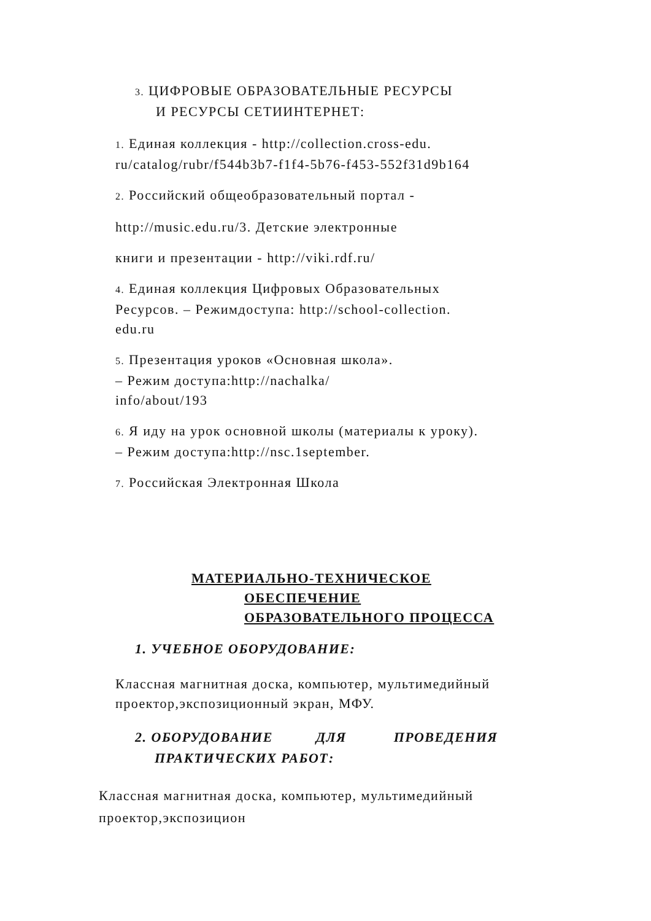3. ЦИФРОВЫЕ ОБРАЗОВАТЕЛЬНЫЕ РЕСУРСЫ
И РЕСУРСЫ СЕТИИНТЕРНЕТ:
1. Единая коллекция - http://collection.cross-edu.
ru/catalog/rubr/f544b3b7-f1f4-5b76-f453-552f31d9b164
2. Российский общеобразовательный портал -
http://music.edu.ru/3. Детские электронные
книги и презентации - http://viki.rdf.ru/
4. Единая коллекция Цифровых Образовательных
Ресурсов. – Режимдоступа: http://school-collection.
edu.ru
5. Презентация уроков «Основная школа».
– Режим доступа:http://nachalka/
info/about/193
6. Я иду на урок основной школы (материалы к уроку).
– Режим доступа:http://nsc.1september.
7. Российская Электронная Школа
МАТЕРИАЛЬНО-ТЕХНИЧЕСКОЕ
ОБЕСПЕЧЕНИЕ
ОБРАЗОВАТЕЛЬНОГО ПРОЦЕССА
1. УЧЕБНОЕ ОБОРУДОВАНИЕ:
Классная магнитная доска, компьютер, мультимедийный
проектор,экспозиционный экран, МФУ.
2. ОБОРУДОВАНИЕ ДЛЯ ПРОВЕДЕНИЯ
ПРАКТИЧЕСКИХ РАБОТ:
Классная магнитная доска, компьютер, мультимедийный
проектор,экспозицион